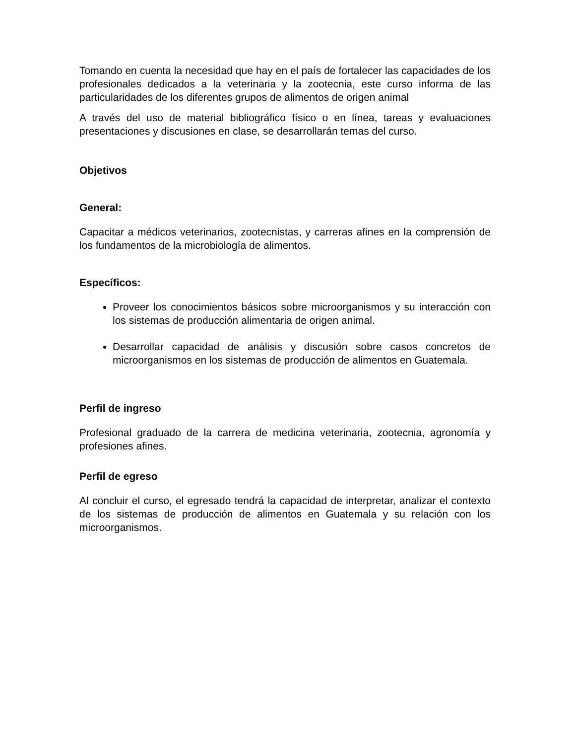Tomando en cuenta la necesidad que hay en el país de fortalecer las capacidades de los profesionales dedicados a la veterinaria y la zootecnia, este curso informa de las particularidades de los diferentes grupos de alimentos de origen animal
A través del uso de material bibliográfico físico o en línea, tareas y evaluaciones presentaciones y discusiones en clase, se desarrollarán temas del curso.
Objetivos
General:
Capacitar a médicos veterinarios, zootecnistas, y carreras afines en la comprensión de los fundamentos de la microbiología de alimentos.
Específicos:
Proveer los conocimientos básicos sobre microorganismos y su interacción con los sistemas de producción alimentaria de origen animal.
Desarrollar capacidad de análisis y discusión sobre casos concretos de microorganismos en los sistemas de producción de alimentos en Guatemala.
Perfil de ingreso
Profesional graduado de la carrera de medicina veterinaria, zootecnia, agronomía y profesiones afines.
Perfil de egreso
Al concluir el curso, el egresado tendrá la capacidad de interpretar, analizar el contexto de los sistemas de producción de alimentos en Guatemala y su relación con los microorganismos.